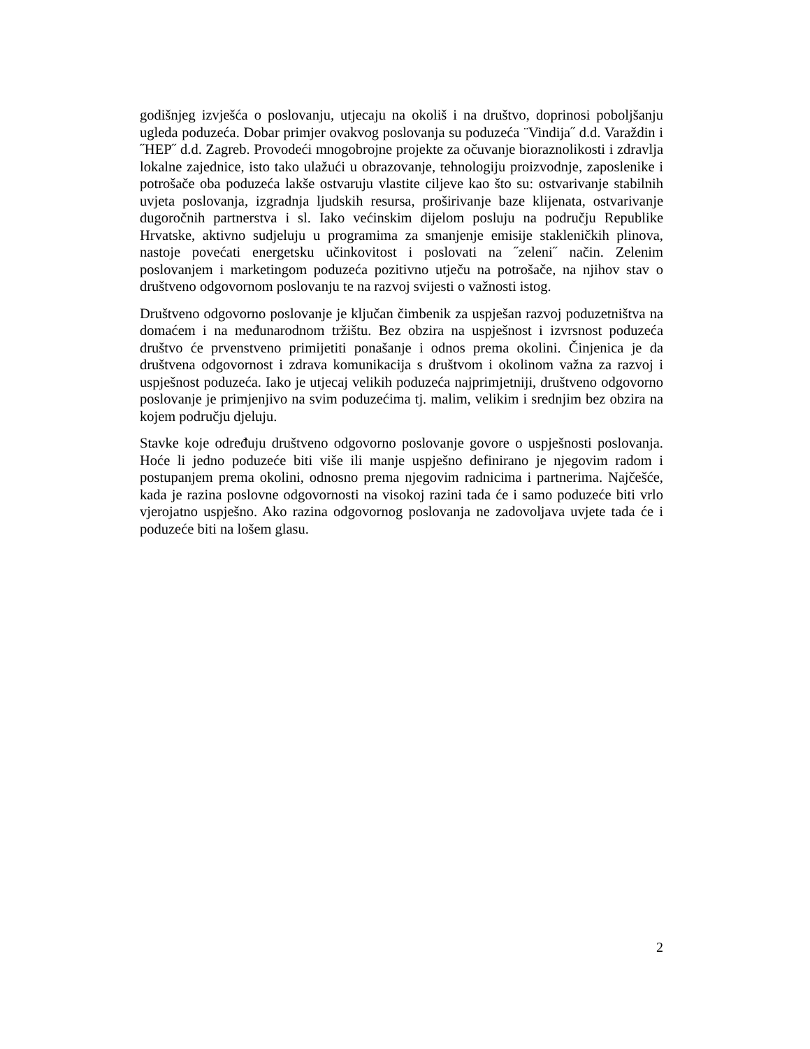godišnjeg izvješća o poslovanju, utjecaju na okoliš i na društvo, doprinosi poboljšanju ugleda poduzeća. Dobar primjer ovakvog poslovanja su poduzeća ¨Vindija˝ d.d. Varaždin i ˝HEP˝ d.d. Zagreb. Provodeći mnogobrojne projekte za očuvanje bioraznolikosti i zdravlja lokalne zajednice, isto tako ulažući u obrazovanje, tehnologiju proizvodnje, zaposlenike i potrošače oba poduzeća lakše ostvaruju vlastite ciljeve kao što su: ostvarivanje stabilnih uvjeta poslovanja, izgradnja ljudskih resursa, proširivanje baze klijenata, ostvarivanje dugoročnih partnerstva i sl. Iako većinskim dijelom posluju na području Republike Hrvatske, aktivno sudjeluju u programima za smanjenje emisije stakleničkih plinova, nastoje povećati energetsku učinkovitost i poslovati na ˝zeleni˝ način. Zelenim poslovanjem i marketingom poduzeća pozitivno utječu na potrošače, na njihov stav o društveno odgovornom poslovanju te na razvoj svijesti o važnosti istog.
Društveno odgovorno poslovanje je ključan čimbenik za uspješan razvoj poduzetništva na domaćem i na međunarodnom tržištu. Bez obzira na uspješnost i izvrsnost poduzeća društvo će prvenstveno primijetiti ponašanje i odnos prema okolini. Činjenica je da društvena odgovornost i zdrava komunikacija s društvom i okolinom važna za razvoj i uspješnost poduzeća. Iako je utjecaj velikih poduzeća najprimjetniji, društveno odgovorno poslovanje je primjenjivo na svim poduzećima tj. malim, velikim i srednjim bez obzira na kojem području djeluju.
Stavke koje određuju društveno odgovorno poslovanje govore o uspješnosti poslovanja. Hoće li jedno poduzeće biti više ili manje uspješno definirano je njegovim radom i postupanjem prema okolini, odnosno prema njegovim radnicima i partnerima. Najčešće, kada je razina poslovne odgovornosti na visokoj razini tada će i samo poduzeće biti vrlo vjerojatno uspješno. Ako razina odgovornog poslovanja ne zadovoljava uvjete tada će i poduzeće biti na lošem glasu.
2